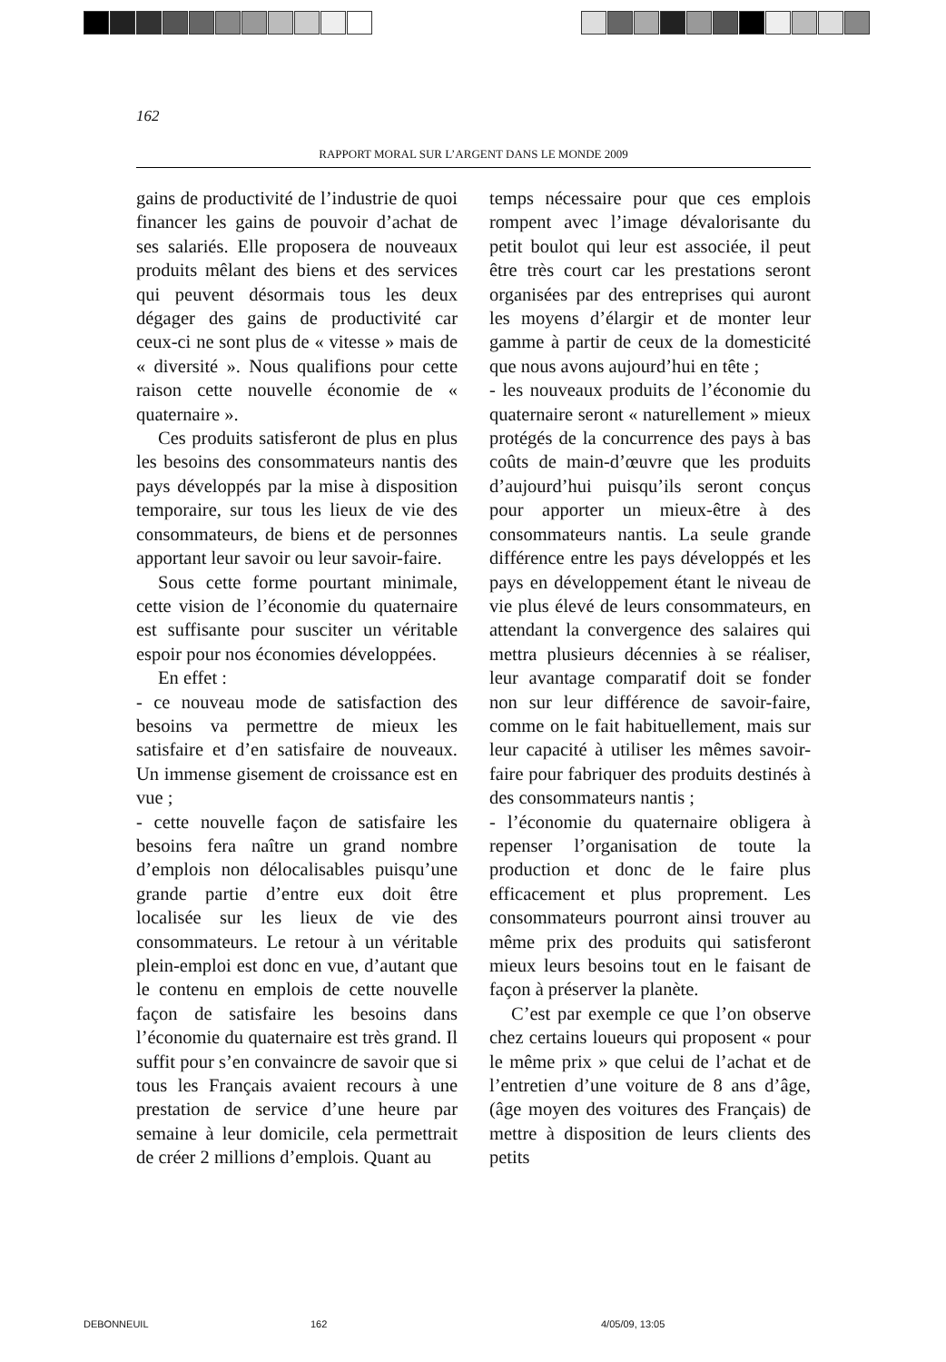162
RAPPORT MORAL SUR L’ARGENT DANS LE MONDE 2009
gains de productivité de l’industrie de quoi financer les gains de pouvoir d’achat de ses salariés. Elle proposera de nouveaux produits mêlant des biens et des services qui peuvent désormais tous les deux dégager des gains de productivité car ceux-ci ne sont plus de « vitesse » mais de « diversité ». Nous qualifions pour cette raison cette nouvelle économie de « quaternaire ».
Ces produits satisferont de plus en plus les besoins des consommateurs nantis des pays développés par la mise à disposition temporaire, sur tous les lieux de vie des consommateurs, de biens et de personnes apportant leur savoir ou leur savoir-faire.
Sous cette forme pourtant minimale, cette vision de l’économie du quaternaire est suffisante pour susciter un véritable espoir pour nos économies développées.
En effet :
- ce nouveau mode de satisfaction des besoins va permettre de mieux les satisfaire et d’en satisfaire de nouveaux. Un immense gisement de croissance est en vue ;
- cette nouvelle façon de satisfaire les besoins fera naître un grand nombre d’emplois non délocalisables puisqu’une grande partie d’entre eux doit être localisée sur les lieux de vie des consommateurs. Le retour à un véritable plein-emploi est donc en vue, d’autant que le contenu en emplois de cette nouvelle façon de satisfaire les besoins dans l’économie du quaternaire est très grand. Il suffit pour s’en convaincre de savoir que si tous les Français avaient recours à une prestation de service d’une heure par semaine à leur domicile, cela permettrait de créer 2 millions d’emplois. Quant au
temps nécessaire pour que ces emplois rompent avec l’image dévalorisante du petit boulot qui leur est associée, il peut être très court car les prestations seront organisées par des entreprises qui auront les moyens d’élargir et de monter leur gamme à partir de ceux de la domesticité que nous avons aujourd’hui en tête ;
- les nouveaux produits de l’économie du quaternaire seront « naturellement » mieux protégés de la concurrence des pays à bas coûts de main-d’œuvre que les produits d’aujourd’hui puisqu’ils seront conçus pour apporter un mieux-être à des consommateurs nantis. La seule grande différence entre les pays développés et les pays en développement étant le niveau de vie plus élevé de leurs consommateurs, en attendant la convergence des salaires qui mettra plusieurs décennies à se réaliser, leur avantage comparatif doit se fonder non sur leur différence de savoir-faire, comme on le fait habituellement, mais sur leur capacité à utiliser les mêmes savoir-faire pour fabriquer des produits destinés à des consommateurs nantis ;
- l’économie du quaternaire obligera à repenser l’organisation de toute la production et donc de le faire plus efficacement et plus proprement. Les consommateurs pourront ainsi trouver au même prix des produits qui satisferont mieux leurs besoins tout en le faisant de façon à préserver la planète.
C’est par exemple ce que l’on observe chez certains loueurs qui proposent « pour le même prix » que celui de l’achat et de l’entretien d’une voiture de 8 ans d’âge, (âge moyen des voitures des Français) de mettre à disposition de leurs clients des petits
DEBONNEUIL 162 4/05/09, 13:05